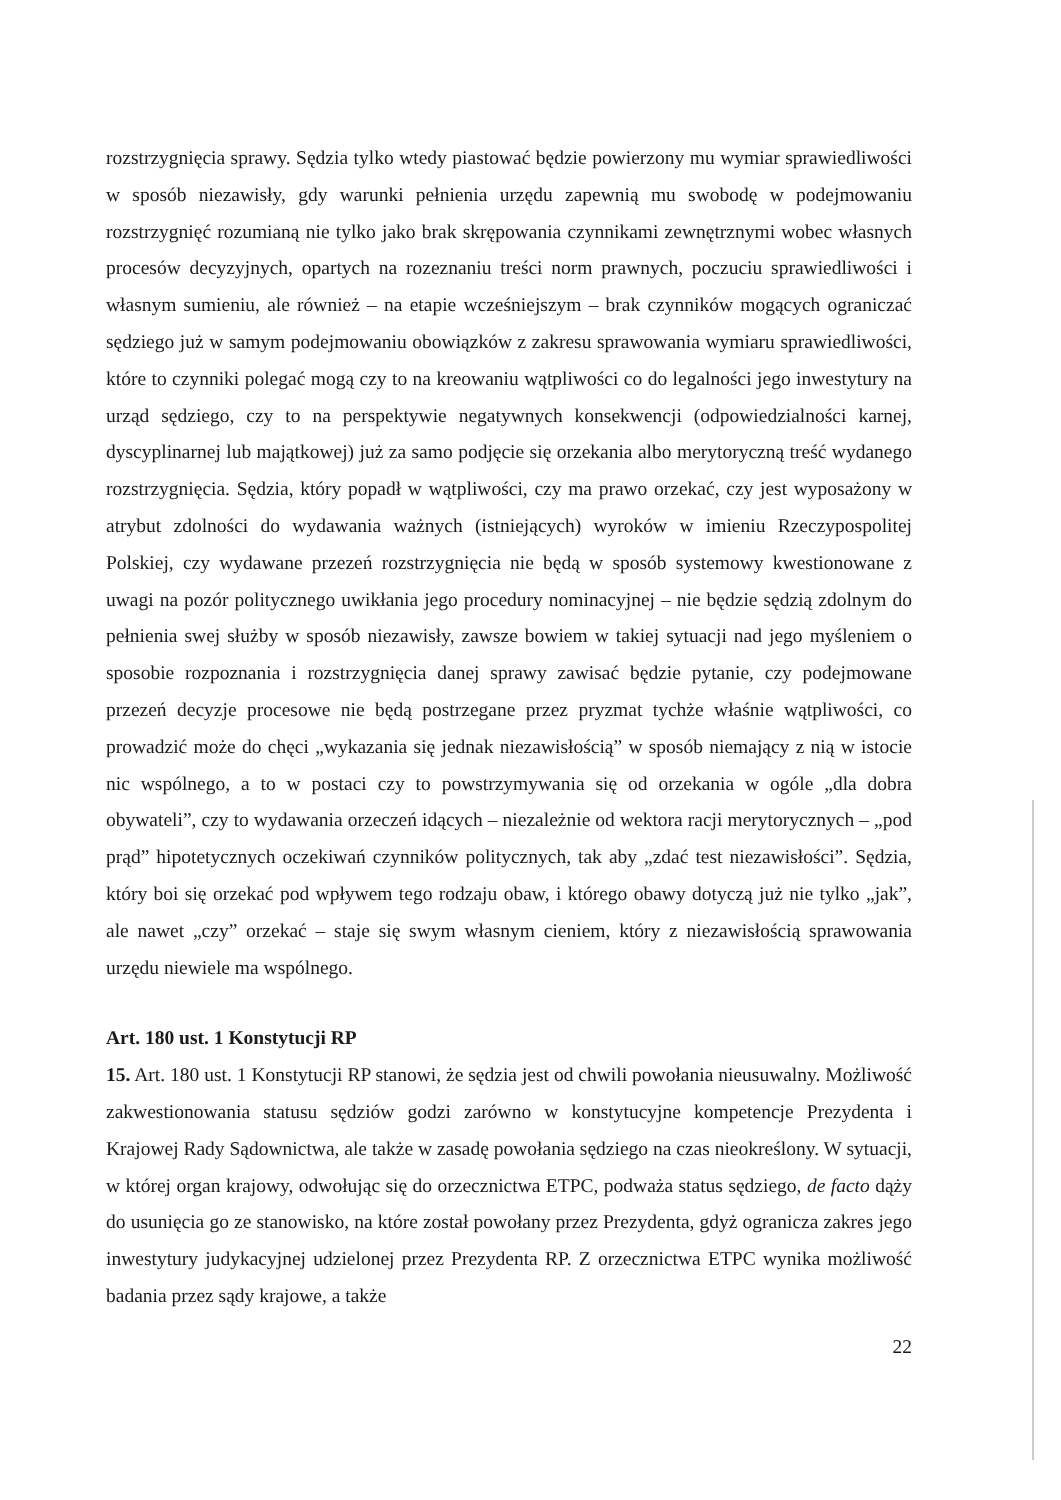rozstrzygnięcia sprawy. Sędzia tylko wtedy piastować będzie powierzony mu wymiar sprawiedliwości w sposób niezawisły, gdy warunki pełnienia urzędu zapewnią mu swobodę w podejmowaniu rozstrzygnięć rozumianą nie tylko jako brak skrępowania czynnikami zewnętrznymi wobec własnych procesów decyzyjnych, opartych na rozeznaniu treści norm prawnych, poczuciu sprawiedliwości i własnym sumieniu, ale również – na etapie wcześniejszym – brak czynników mogących ograniczać sędziego już w samym podejmowaniu obowiązków z zakresu sprawowania wymiaru sprawiedliwości, które to czynniki polegać mogą czy to na kreowaniu wątpliwości co do legalności jego inwestytury na urząd sędziego, czy to na perspektywie negatywnych konsekwencji (odpowiedzialności karnej, dyscyplinarnej lub majątkowej) już za samo podjęcie się orzekania albo merytoryczną treść wydanego rozstrzygnięcia. Sędzia, który popadł w wątpliwości, czy ma prawo orzekać, czy jest wyposażony w atrybut zdolności do wydawania ważnych (istniejących) wyroków w imieniu Rzeczypospolitej Polskiej, czy wydawane przezeń rozstrzygnięcia nie będą w sposób systemowy kwestionowane z uwagi na pozór politycznego uwikłania jego procedury nominacyjnej – nie będzie sędzią zdolnym do pełnienia swej służby w sposób niezawisły, zawsze bowiem w takiej sytuacji nad jego myśleniem o sposobie rozpoznania i rozstrzygnięcia danej sprawy zawisać będzie pytanie, czy podejmowane przezeń decyzje procesowe nie będą postrzegane przez pryzmat tychże właśnie wątpliwości, co prowadzić może do chęci „wykazania się jednak niezawisłością” w sposób niemający z nią w istocie nic wspólnego, a to w postaci czy to powstrzymywania się od orzekania w ogóle „dla dobra obywateli”, czy to wydawania orzeczeń idących – niezależnie od wektora racji merytorycznych – „pod prąd” hipotetycznych oczekiwań czynników politycznych, tak aby „zdać test niezawisłości”. Sędzia, który boi się orzekać pod wpływem tego rodzaju obaw, i którego obawy dotyczą już nie tylko „jak”, ale nawet „czy” orzekać – staje się swym własnym cieniem, który z niezawisłością sprawowania urzędu niewiele ma wspólnego.
Art. 180 ust. 1 Konstytucji RP
15. Art. 180 ust. 1 Konstytucji RP stanowi, że sędzia jest od chwili powołania nieusuwalny. Możliwość zakwestionowania statusu sędziów godzi zarówno w konstytucyjne kompetencje Prezydenta i Krajowej Rady Sądownictwa, ale także w zasadę powołania sędziego na czas nieokreślony. W sytuacji, w której organ krajowy, odwołując się do orzecznictwa ETPC, podważa status sędziego, de facto dąży do usunięcia go ze stanowisko, na które został powołany przez Prezydenta, gdyż ogranicza zakres jego inwestytury judykacyjnej udzielonej przez Prezydenta RP. Z orzecznictwa ETPC wynika możliwość badania przez sądy krajowe, a także
22